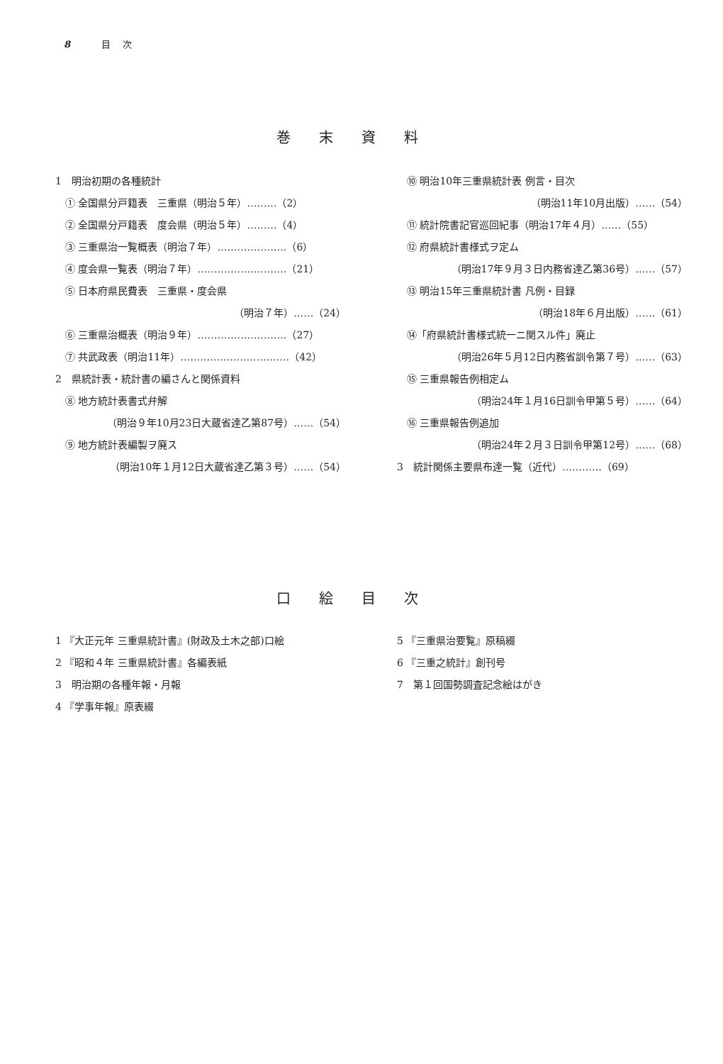8 目 次
巻末資料
1　明治初期の各種統計
① 全国県分戸籍表　三重県（明治５年）………（2）
② 全国県分戸籍表　度会県（明治５年）………（4）
③ 三重県治一覧概表（明治７年）…………………（6）
④ 度会県一覧表（明治７年）………………………（21）
⑤ 日本府県民費表　三重県・度会県
（明治７年）……（24）
⑥ 三重県治概表（明治９年）………………………（27）
⑦ 共武政表（明治11年）……………………………（42）
2　県統計表・統計書の編さんと関係資料
⑧ 地方統計表書式弁解
（明治９年10月23日大蔵省達乙第87号）……（54）
⑨ 地方統計表編製ヲ廃ス
（明治10年１月12日大蔵省達乙第３号）……（54）
⑩ 明治10年三重県統計表 例言・目次
（明治11年10月出版）……（54）
⑪ 統計院書記官巡回紀事（明治17年４月）……（55）
⑫ 府県統計書様式ヲ定ム
（明治17年９月３日内務省達乙第36号）……（57）
⑬ 明治15年三重県統計書 凡例・目録
（明治18年６月出版）……（61）
⑭「府県統計書様式統一ニ関スル件」廃止
（明治26年５月12日内務省訓令第７号）……（63）
⑮ 三重県報告例相定ム
（明治24年１月16日訓令甲第５号）……（64）
⑯ 三重県報告例追加
（明治24年２月３日訓令甲第12号）……（68）
3　統計関係主要県布達一覧（近代）…………（69）
口絵目次
1 『大正元年 三重県統計書』(財政及土木之部)口絵
2 『昭和４年 三重県統計書』各編表紙
3　明治期の各種年報・月報
4 『学事年報』原表綴
5 『三重県治要覧』原稿綴
6 『三重之統計』創刊号
7　第１回国勢調査記念絵はがき